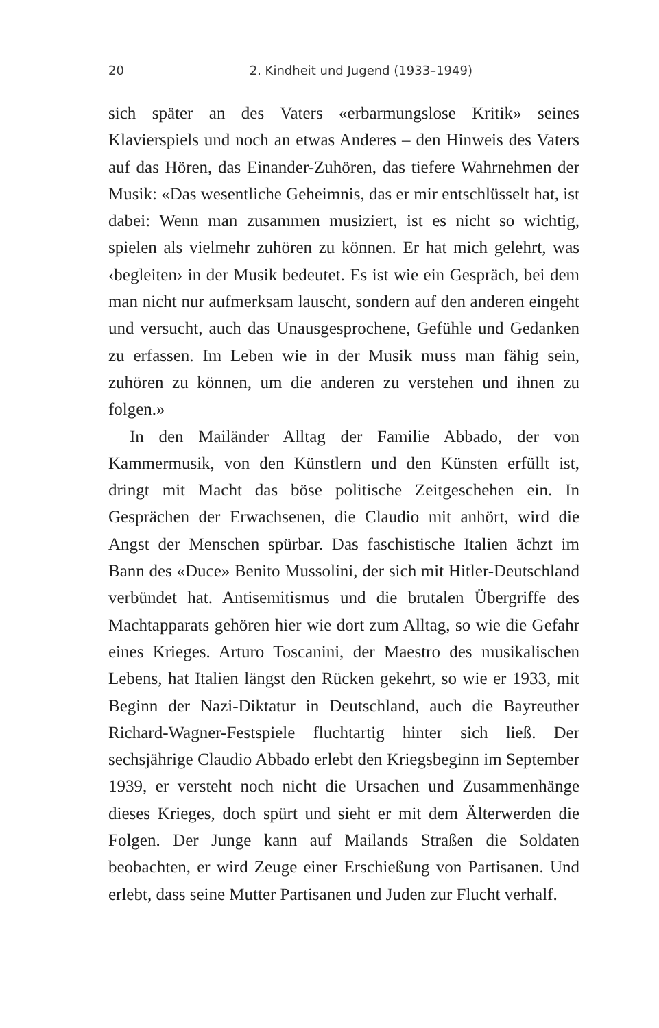20 2. Kindheit und Jugend (1933–1949)
sich später an des Vaters «erbarmungslose Kritik» seines Klavierspiels und noch an etwas Anderes – den Hinweis des Vaters auf das Hören, das Einander-Zuhören, das tiefere Wahrnehmen der Musik: «Das wesentliche Geheimnis, das er mir entschlüsselt hat, ist dabei: Wenn man zusammen musiziert, ist es nicht so wichtig, spielen als vielmehr zuhören zu können. Er hat mich gelehrt, was ‹begleiten› in der Musik bedeutet. Es ist wie ein Gespräch, bei dem man nicht nur aufmerksam lauscht, sondern auf den anderen eingeht und versucht, auch das Unausgesprochene, Gefühle und Gedanken zu erfassen. Im Leben wie in der Musik muss man fähig sein, zuhören zu können, um die anderen zu verstehen und ihnen zu folgen.»
In den Mailänder Alltag der Familie Abbado, der von Kammermusik, von den Künstlern und den Künsten erfüllt ist, dringt mit Macht das böse politische Zeitgeschehen ein. In Gesprächen der Erwachsenen, die Claudio mit anhört, wird die Angst der Menschen spürbar. Das faschistische Italien ächzt im Bann des «Duce» Benito Mussolini, der sich mit Hitler-Deutschland verbündet hat. Antisemitismus und die brutalen Übergriffe des Machtapparats gehören hier wie dort zum Alltag, so wie die Gefahr eines Krieges. Arturo Toscanini, der Maestro des musikalischen Lebens, hat Italien längst den Rücken gekehrt, so wie er 1933, mit Beginn der Nazi-Diktatur in Deutschland, auch die Bayreuther Richard-Wagner-Festspiele fluchtartig hinter sich ließ. Der sechsjährige Claudio Abbado erlebt den Kriegsbeginn im September 1939, er versteht noch nicht die Ursachen und Zusammenhänge dieses Krieges, doch spürt und sieht er mit dem Älterwerden die Folgen. Der Junge kann auf Mailands Straßen die Soldaten beobachten, er wird Zeuge einer Erschießung von Partisanen. Und erlebt, dass seine Mutter Partisanen und Juden zur Flucht verhalf.